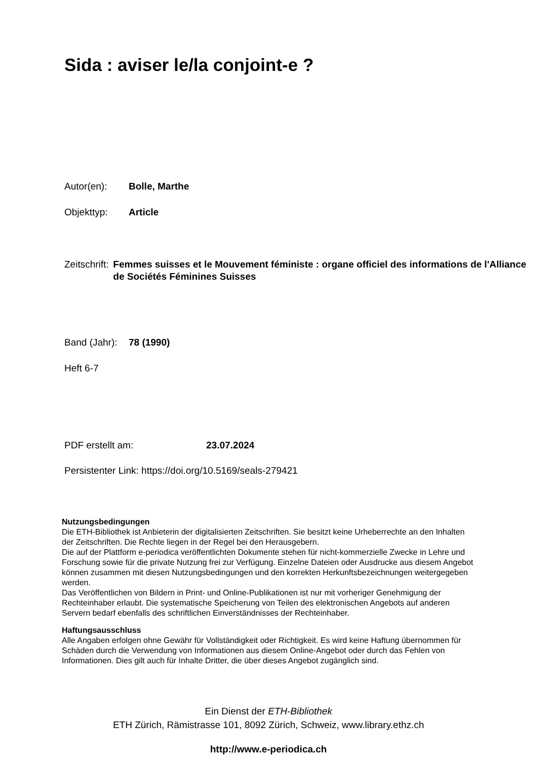Sida : aviser le/la conjoint-e ?
Autor(en): Bolle, Marthe
Objekttyp: Article
Zeitschrift: Femmes suisses et le Mouvement féministe : organe officiel des informations de l'Alliance de Sociétés Féminines Suisses
Band (Jahr): 78 (1990)
Heft 6-7
PDF erstellt am: 23.07.2024
Persistenter Link: https://doi.org/10.5169/seals-279421
Nutzungsbedingungen
Die ETH-Bibliothek ist Anbieterin der digitalisierten Zeitschriften. Sie besitzt keine Urheberrechte an den Inhalten der Zeitschriften. Die Rechte liegen in der Regel bei den Herausgebern.
Die auf der Plattform e-periodica veröffentlichten Dokumente stehen für nicht-kommerzielle Zwecke in Lehre und Forschung sowie für die private Nutzung frei zur Verfügung. Einzelne Dateien oder Ausdrucke aus diesem Angebot können zusammen mit diesen Nutzungsbedingungen und den korrekten Herkunftsbezeichnungen weitergegeben werden.
Das Veröffentlichen von Bildern in Print- und Online-Publikationen ist nur mit vorheriger Genehmigung der Rechteinhaber erlaubt. Die systematische Speicherung von Teilen des elektronischen Angebots auf anderen Servern bedarf ebenfalls des schriftlichen Einverständnisses der Rechteinhaber.
Haftungsausschluss
Alle Angaben erfolgen ohne Gewähr für Vollständigkeit oder Richtigkeit. Es wird keine Haftung übernommen für Schäden durch die Verwendung von Informationen aus diesem Online-Angebot oder durch das Fehlen von Informationen. Dies gilt auch für Inhalte Dritter, die über dieses Angebot zugänglich sind.
Ein Dienst der ETH-Bibliothek
ETH Zürich, Rämistrasse 101, 8092 Zürich, Schweiz, www.library.ethz.ch
http://www.e-periodica.ch